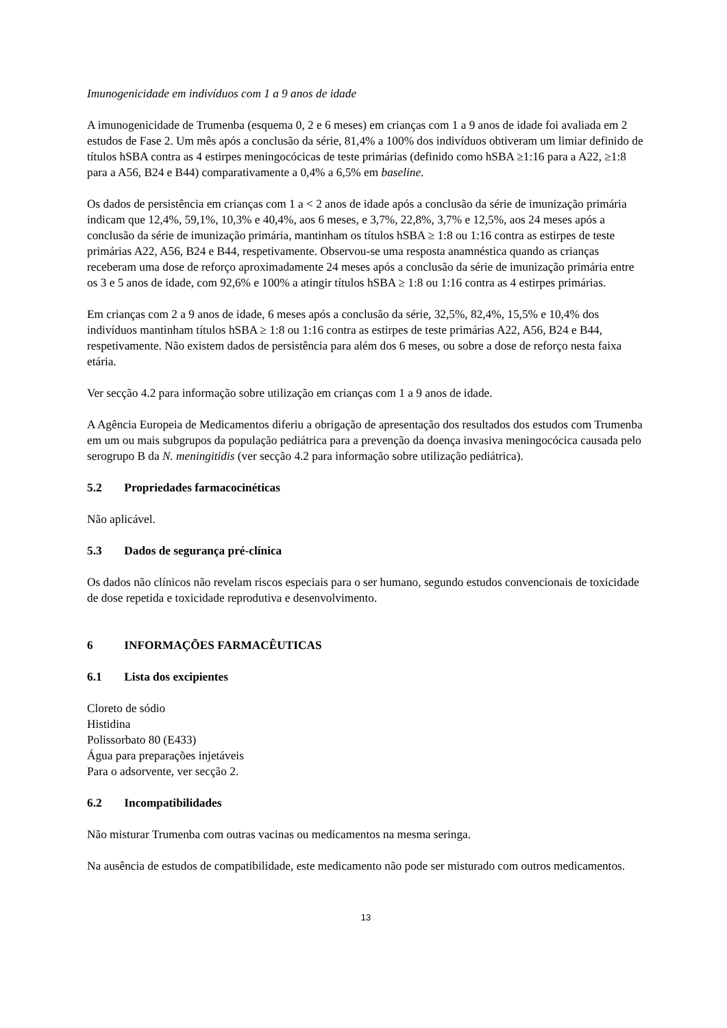Imunogenicidade em indivíduos com 1 a 9 anos de idade
A imunogenicidade de Trumenba (esquema 0, 2 e 6 meses) em crianças com 1 a 9 anos de idade foi avaliada em 2 estudos de Fase 2. Um mês após a conclusão da série, 81,4% a 100% dos indivíduos obtiveram um limiar definido de títulos hSBA contra as 4 estirpes meningocócicas de teste primárias (definido como hSBA ≥1:16 para a A22, ≥1:8 para a A56, B24 e B44) comparativamente a 0,4% a 6,5% em baseline.
Os dados de persistência em crianças com 1 a < 2 anos de idade após a conclusão da série de imunização primária indicam que 12,4%, 59,1%, 10,3% e 40,4%, aos 6 meses, e 3,7%, 22,8%, 3,7% e 12,5%, aos 24 meses após a conclusão da série de imunização primária, mantinham os títulos hSBA ≥ 1:8 ou 1:16 contra as estirpes de teste primárias A22, A56, B24 e B44, respetivamente. Observou-se uma resposta anamnéstica quando as crianças receberam uma dose de reforço aproximadamente 24 meses após a conclusão da série de imunização primária entre os 3 e 5 anos de idade, com 92,6% e 100% a atingir títulos hSBA ≥ 1:8 ou 1:16 contra as 4 estirpes primárias.
Em crianças com 2 a 9 anos de idade, 6 meses após a conclusão da série, 32,5%, 82,4%, 15,5% e 10,4% dos indivíduos mantinham títulos hSBA ≥ 1:8 ou 1:16 contra as estirpes de teste primárias A22, A56, B24 e B44, respetivamente. Não existem dados de persistência para além dos 6 meses, ou sobre a dose de reforço nesta faixa etária.
Ver secção 4.2 para informação sobre utilização em crianças com 1 a 9 anos de idade.
A Agência Europeia de Medicamentos diferiu a obrigação de apresentação dos resultados dos estudos com Trumenba em um ou mais subgrupos da população pediátrica para a prevenção da doença invasiva meningocócica causada pelo serogrupo B da N. meningitidis (ver secção 4.2 para informação sobre utilização pediátrica).
5.2 Propriedades farmacocinéticas
Não aplicável.
5.3 Dados de segurança pré-clínica
Os dados não clínicos não revelam riscos especiais para o ser humano, segundo estudos convencionais de toxicidade de dose repetida e toxicidade reprodutiva e desenvolvimento.
6 INFORMAÇÕES FARMACÊUTICAS
6.1 Lista dos excipientes
Cloreto de sódio
Histidina
Polissorbato 80 (E433)
Água para preparações injetáveis
Para o adsorvente, ver secção 2.
6.2 Incompatibilidades
Não misturar Trumenba com outras vacinas ou medicamentos na mesma seringa.
Na ausência de estudos de compatibilidade, este medicamento não pode ser misturado com outros medicamentos.
13